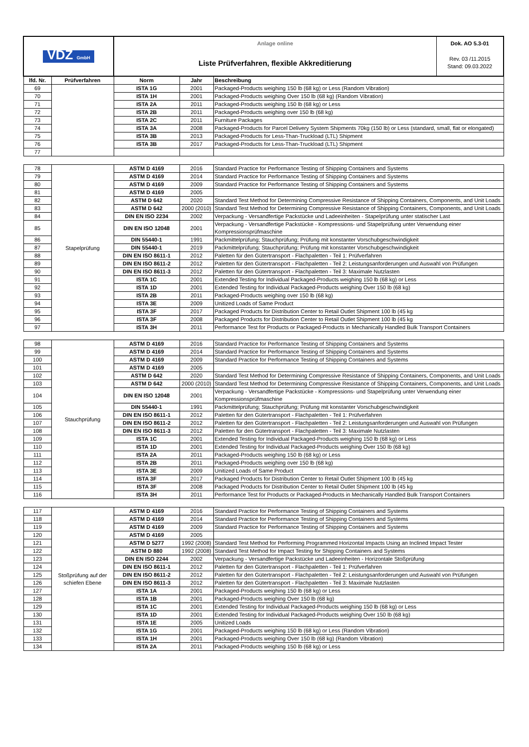| VDZ GmbH | | Anlage online | | | Dok. AO 5.3-01 |
| | | Liste Prüfverfahren, flexible Akkreditierung | | | Rev. 03 /11.2015 Stand: 09.03.2022 |
| lfd. Nr. | Prüfverfahren | Norm | Jahr | Beschreibung | |
| 69 | | ISTA 1G | 2001 | Packaged-Products weighing 150 lb (68 kg) or Less (Random Vibration) | |
| 70 | | ISTA 1H | 2001 | Packaged-Products weighing Over 150 lb (68 kg) (Random Vibration) | |
| 71 | | ISTA 2A | 2011 | Packaged-Products weighing 150 lb (68 kg) or Less | |
| 72 | | ISTA 2B | 2011 | Packaged-Products weighing over 150 lb (68 kg) | |
| 73 | | ISTA 2C | 2011 | Furniture Packages | |
| 74 | | ISTA 3A | 2008 | Packaged-Products for Parcel Delivery System Shipments 70kg (150 lb) or Less (standard, small, flat or elongated) | |
| 75 | | ISTA 3B | 2013 | Packaged-Products for Less-Than-Truckload (LTL) Shipment | |
| 76 | | ISTA 3B | 2017 | Packaged-Products for Less-Than-Truckload (LTL) Shipment | |
| 77 | | | | | |
| 78 | Stapelprüfung | ASTM D 4169 | 2016 | Standard Practice for Performance Testing of Shipping Containers and Systems | |
| 79 | | ASTM D 4169 | 2014 | Standard Practice for Performance Testing of Shipping Containers and Systems | |
| 80 | | ASTM D 4169 | 2009 | Standard Practice for Performance Testing of Shipping Containers and Systems | |
| 81 | | ASTM D 4169 | 2005 | | |
| 82 | | ASTM D 642 | 2020 | Standard Test Method for Determining Compressive Resistance of Shipping Containers, Components, and Unit Loads | |
| 83 | | ASTM D 642 | 2000 (2010) | Standard Test Method for Determining Compressive Resistance of Shipping Containers, Components, and Unit Loads | |
| 84 | | DIN EN ISO 2234 | 2002 | Verpackung - Versandfertige Packstücke und Ladeeinheiten - Stapelprüfung unter statischer Last | |
| 85 | | DIN EN ISO 12048 | 2001 | Verpackung - Versandfertige Packstücke - Kompressions- und Stapelprüfung unter Verwendung einer Kompressionsprüfmaschine | |
| 86 | | DIN 55440-1 | 1991 | Packmittelprüfung; Stauchprüfung; Prüfung mit konstanter Vorschubgeschwindigkeit | |
| 87 | | DIN 55440-1 | 2019 | Packmittelprüfung; Stauchprüfung; Prüfung mit konstanter Vorschubgeschwindigkeit | |
| 88 | | DIN EN ISO 8611-1 | 2012 | Paletten für den Gütertransport - Flachpaletten - Teil 1: Prüfverfahren | |
| 89 | | DIN EN ISO 8611-2 | 2012 | Paletten für den Gütertransport - Flachpaletten - Teil 2: Leistungsanforderungen und Auswahl von Prüfungen | |
| 90 | | DIN EN ISO 8611-3 | 2012 | Paletten für den Gütertransport - Flachpaletten - Teil 3: Maximale Nutzlasten | |
| 91 | | ISTA 1C | 2001 | Extended Testing for Individual Packaged-Products weighing 150 lb (68 kg) or Less | |
| 92 | | ISTA 1D | 2001 | Extended Testing for Individual Packaged-Products weighing Over 150 lb (68 kg) | |
| 93 | | ISTA 2B | 2011 | Packaged-Products weighing over 150 lb (68 kg) | |
| 94 | | ISTA 3E | 2009 | Unitized Loads of Same Product | |
| 95 | | ISTA 3F | 2017 | Packaged Products for Distribution Center to Retail Outlet Shipment 100 lb (45 kg | |
| 96 | | ISTA 3F | 2008 | Packaged Products for Distribution Center to Retail Outlet Shipment 100 lb (45 kg | |
| 97 | | ISTA 3H | 2011 | Performance Test for Products or Packaged-Products in Mechanically Handled Bulk Transport Containers | |
| 98 | Stauchprüfung | ASTM D 4169 | 2016 | Standard Practice for Performance Testing of Shipping Containers and Systems | |
| 99 | | ASTM D 4169 | 2014 | Standard Practice for Performance Testing of Shipping Containers and Systems | |
| 100 | | ASTM D 4169 | 2009 | Standard Practice for Performance Testing of Shipping Containers and Systems | |
| 101 | | ASTM D 4169 | 2005 | | |
| 102 | | ASTM D 642 | 2020 | Standard Test Method for Determining Compressive Resistance of Shipping Containers, Components, and Unit Loads | |
| 103 | | ASTM D 642 | 2000 (2010) | Standard Test Method for Determining Compressive Resistance of Shipping Containers, Components, and Unit Loads | |
| 104 | | DIN EN ISO 12048 | 2001 | Verpackung - Versandfertige Packstücke - Kompressions- und Stapelprüfung unter Verwendung einer Kompressionsprüfmaschine | |
| 105 | | DIN 55440-1 | 1991 | Packmittelprüfung; Stauchprüfung; Prüfung mit konstanter Vorschubgeschwindigkeit | |
| 106 | | DIN EN ISO 8611-1 | 2012 | Paletten für den Gütertransport - Flachpaletten - Teil 1: Prüfverfahren | |
| 107 | | DIN EN ISO 8611-2 | 2012 | Paletten für den Gütertransport - Flachpaletten - Teil 2: Leistungsanforderungen und Auswahl von Prüfungen | |
| 108 | | DIN EN ISO 8611-3 | 2012 | Paletten für den Gütertransport - Flachpaletten - Teil 3: Maximale Nutzlasten | |
| 109 | | ISTA 1C | 2001 | Extended Testing for Individual Packaged-Products weighing 150 lb (68 kg) or Less | |
| 110 | | ISTA 1D | 2001 | Extended Testing for Individual Packaged-Products weighing Over 150 lb (68 kg) | |
| 111 | | ISTA 2A | 2011 | Packaged-Products weighing 150 lb (68 kg) or Less | |
| 112 | | ISTA 2B | 2011 | Packaged-Products weighing over 150 lb (68 kg) | |
| 113 | | ISTA 3E | 2009 | Unitized Loads of Same Product | |
| 114 | | ISTA 3F | 2017 | Packaged Products for Distribution Center to Retail Outlet Shipment 100 lb (45 kg | |
| 115 | | ISTA 3F | 2008 | Packaged Products for Distribution Center to Retail Outlet Shipment 100 lb (45 kg | |
| 116 | | ISTA 3H | 2011 | Performance Test for Products or Packaged-Products in Mechanically Handled Bulk Transport Containers | |
| 117 | Stoßprüfung auf der schiefen Ebene | ASTM D 4169 | 2016 | Standard Practice for Performance Testing of Shipping Containers and Systems | |
| 118 | | ASTM D 4169 | 2014 | Standard Practice for Performance Testing of Shipping Containers and Systems | |
| 119 | | ASTM D 4169 | 2009 | Standard Practice for Performance Testing of Shipping Containers and Systems | |
| 120 | | ASTM D 4169 | 2005 | | |
| 121 | | ASTM D 5277 | 1992 (2008) | Standard Test Method for Performing Programmed Horizontal Impacts Using an Inclined Impact Tester | |
| 122 | | ASTM D 880 | 1992 (2008) | Standard Test Method for Impact Testing for Shipping Containers and Systems | |
| 123 | | DIN EN ISO 2244 | 2002 | Verpackung - Versandfertige Packstücke und Ladeeinheiten - Horizontale Stoßprüfung | |
| 124 | | DIN EN ISO 8611-1 | 2012 | Paletten für den Gütertransport - Flachpaletten - Teil 1: Prüfverfahren | |
| 125 | | DIN EN ISO 8611-2 | 2012 | Paletten für den Gütertransport - Flachpaletten - Teil 2: Leistungsanforderungen und Auswahl von Prüfungen | |
| 126 | | DIN EN ISO 8611-3 | 2012 | Paletten für den Gütertransport - Flachpaletten - Teil 3: Maximale Nutzlasten | |
| 127 | | ISTA 1A | 2001 | Packaged-Products weighing 150 lb (68 kg) or Less | |
| 128 | | ISTA 1B | 2001 | Packaged-Products weighing Over 150 lb (68 kg) | |
| 129 | | ISTA 1C | 2001 | Extended Testing for Individual Packaged-Products weighing 150 lb (68 kg) or Less | |
| 130 | | ISTA 1D | 2001 | Extended Testing for Individual Packaged-Products weighing Over 150 lb (68 kg) | |
| 131 | | ISTA 1E | 2005 | Unitized Loads | |
| 132 | | ISTA 1G | 2001 | Packaged-Products weighing 150 lb (68 kg) or Less (Random Vibration) | |
| 133 | | ISTA 1H | 2001 | Packaged-Products weighing Over 150 lb (68 kg) (Random Vibration) | |
| 134 | | ISTA 2A | 2011 | Packaged-Products weighing 150 lb (68 kg) or Less | |